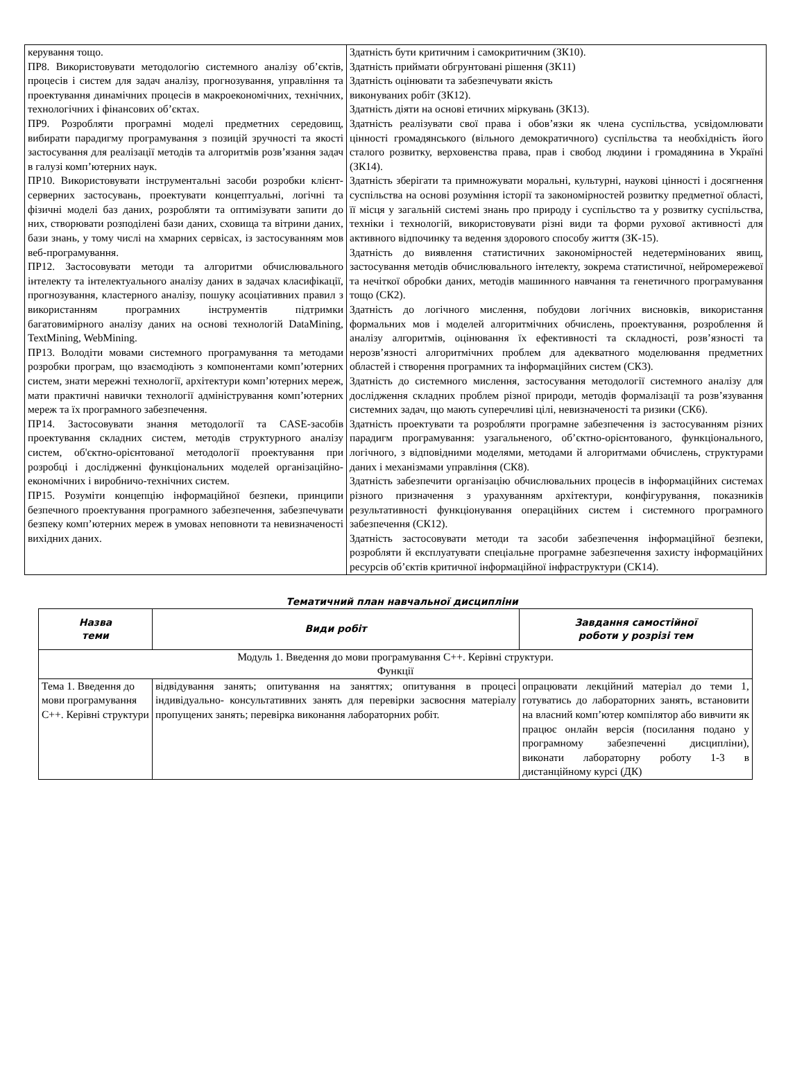| керування тощо. ПР8. Використовувати методологію системного аналізу об’єктів, процесів і систем для задач аналізу, прогнозування, управління та проектування динамічних процесів в макроекономічних, технічних, технологічних і фінансових об’єктах. ПР9. Розробляти програмні моделі предметних середовищ, вибирати парадигму програмування з позицій зручності та якості застосування для реалізації методів та алгоритмів розв’язання задач в галузі комп’ютерних наук. ПР10. Використовувати інструментальні засоби розробки клієнт-серверних застосувань, проектувати концептуальні, логічні та фізичні моделі баз даних, розробляти та оптимізувати запити до них, створювати розподілені бази даних, сховища та вітрини даних, бази знань, у тому числі на хмарних сервісах, із застосуванням мов веб-програмування. ПР12. Застосовувати методи та алгоритми обчислювального інтелекту та інтелектуального аналізу даних в задачах класифікації, прогнозування, кластерного аналізу, пошуку асоціативних правил з використанням програмних інструментів підтримки багатовимірного аналізу даних на основі технологій DataMining, TextMining, WebMining. ПР13. Володіти мовами системного програмування та методами розробки програм, що взаємодіють з компонентами комп’ютерних систем, знати мережні технології, архітектури комп’ютерних мереж, мати практичні навички технології адміністрування комп’ютерних мереж та їх програмного забезпечення. ПР14. Застосовувати знання методології та CASE-засобів проектування складних систем, методів структурного аналізу систем, об'єктно-орієнтованої методології проектування при розробці і дослідженні функціональних моделей організаційно-економічних і виробничо-технічних систем. ПР15. Розуміти концепцію інформаційної безпеки, принципи безпечного проектування програмного забезпечення, забезпечувати безпеку комп’ютерних мереж в умовах неповноти та невизначеності вихідних даних. | Здатність бути критичним і самокритичним (ЗК10). Здатність приймати обгрунтовані рішення (ЗК11) Здатність оцінювати та забезпечувати якість виконуваних робіт (ЗК12). Здатність діяти на основі етичних міркувань (ЗК13). Здатність реалізувати свої права і обов’язки як члена суспільства, усвідомлювати цінності громадянського (вільного демократичного) суспільства та необхідність його сталого розвитку, верховенства права, прав і свобод людини і громадянина в Україні (ЗК14). Здатність зберігати та примножувати моральні, культурні, наукові цінності і досягнення суспільства на основі розуміння історії та закономірностей розвитку предметної області, її місця у загальній системі знань про природу і суспільство та у розвитку суспільства, техніки і технологій, використовувати різні види та форми рухової активності для активного відпочинку та ведення здорового способу життя (ЗК-15). Здатність до виявлення статистичних закономірностей недетермінованих явищ, застосування методів обчислювального інтелекту, зокрема статистичної, нейромережевої та нечіткої обробки даних, методів машинного навчання та генетичного програмування тощо (СК2). Здатність до логічного мислення, побудови логічних висновків, використання формальних мов і моделей алгоритмічних обчислень, проектування, розроблення й аналізу алгоритмів, оцінювання їх ефективності та складності, розв’язності та нерозв’язності алгоритмічних проблем для адекватного моделювання предметних областей і створення програмних та інформаційних систем (СК3). Здатність до системного мислення, застосування методології системного аналізу для дослідження складних проблем різної природи, методів формалізації та розв’язування системних задач, що мають суперечливі цілі, невизначеності та ризики (СК6). Здатність проектувати та розробляти програмне забезпечення із застосуванням різних парадигм програмування: узагальненого, об’єктно-орієнтованого, функціонального, логічного, з відповідними моделями, методами й алгоритмами обчислень, структурами даних і механізмами управління (СК8). Здатність забезпечити організацію обчислювальних процесів в інформаційних системах різного призначення з урахуванням архітектури, конфігурування, показників результативності функціонування операційних систем і системного програмного забезпечення (СК12). Здатність застосовувати методи та засоби забезпечення інформаційної безпеки, розробляти й експлуатувати спеціальне програмне забезпечення захисту інформаційних ресурсів об’єктів критичної інформаційної інфраструктури (СК14). |
Тематичний план навчальної дисципліни
| Назва теми | Види робіт | Завдання самостійної роботи у розрізі тем |
| --- | --- | --- |
| Модуль 1. Введення до мови програмування С++. Керівні структури. Функції | | |
| Тема 1. Введення до мови програмування С++. Керівні структури | відвідування занять; опитування на заняттях; опитування в процесі індивідуально- консультативних занять для перевірки засвоєння матеріалу пропущених занять; перевірка виконання лабораторних робіт. | опрацювати лекційний матеріал до теми 1, готуватись до лабораторних занять, встановити на власний комп’ютер компілятор або вивчити як працює онлайн версія (посилання подано у програмному забезпеченні дисципліни), виконати лабораторну роботу 1-3 в дистанційному курсі (ДК) |